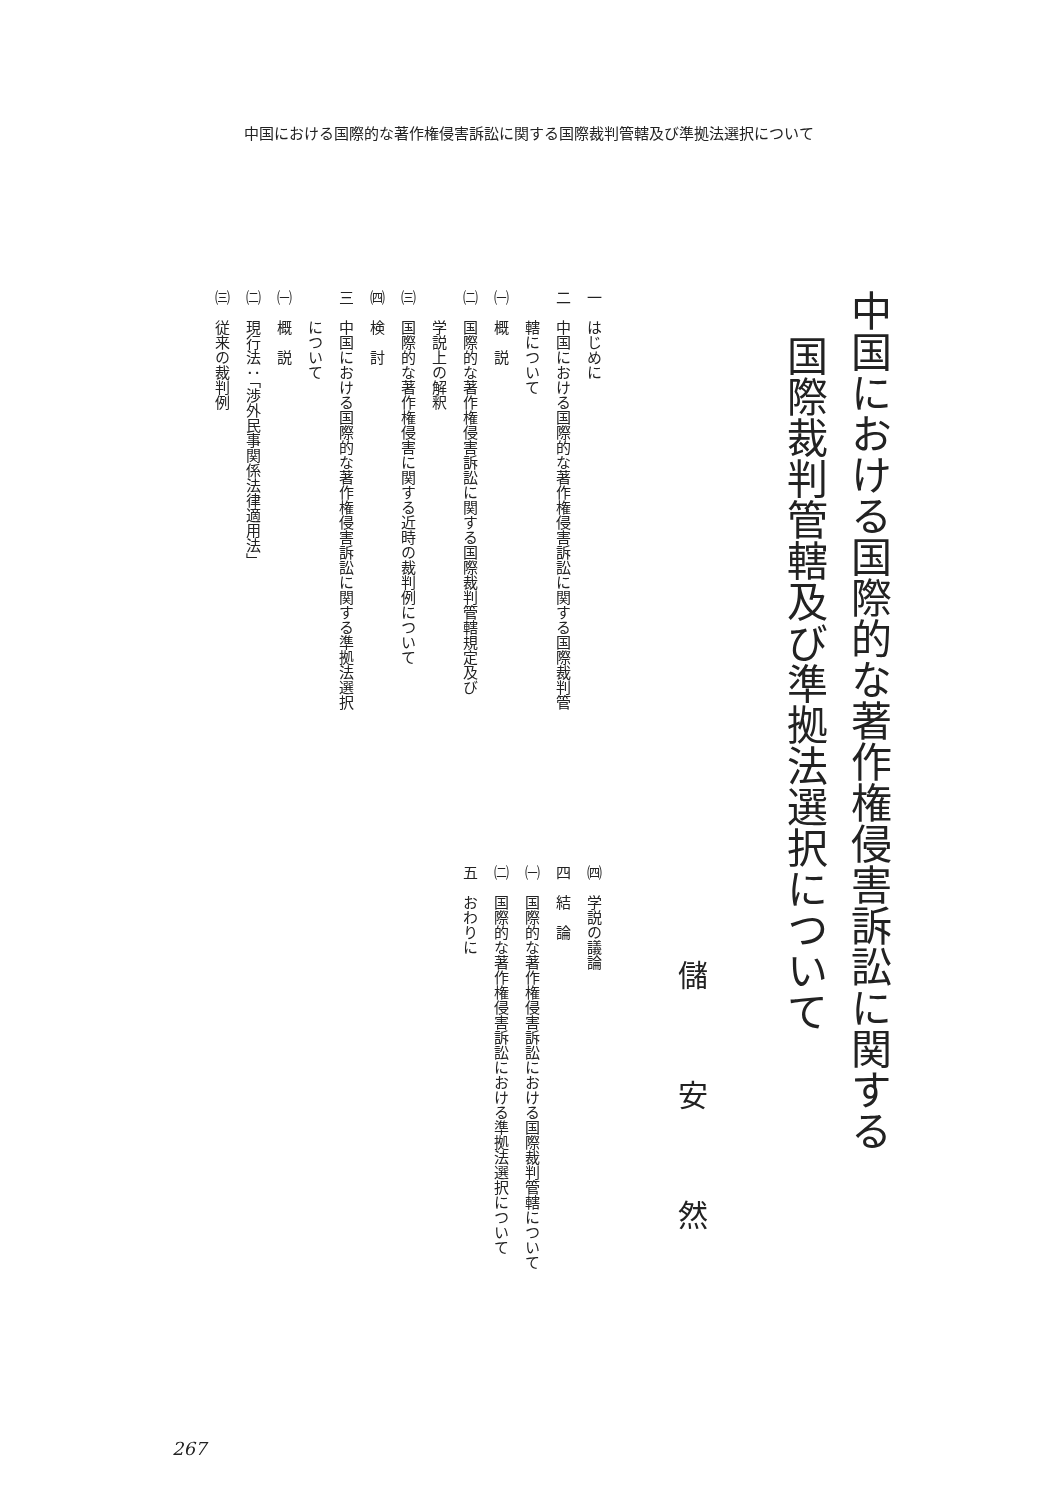中国における国際的な著作権侵害訴訟に関する国際裁判管轄及び準拠法選択について
中国における国際的な著作権侵害訴訟に関する
国際裁判管轄及び準拠法選択について
儲安然
一　はじめに
二　中国における国際的な著作権侵害訴訟に関する国際裁判管
轄について
㈠　概　説
㈡　国際的な著作権侵害訴訟に関する国際裁判管轄規定及び
学説上の解釈
㈢　国際的な著作権侵害に関する近時の裁判例について
㈣　検　討
三　中国における国際的な著作権侵害訴訟に関する準拠法選択
について
㈠　概　説
㈡　現行法：「渉外民事関係法律適用法」
㈢　従来の裁判例
㈣　学説の議論
四　結　論
㈠　国際的な著作権侵害訴訟における国際裁判管轄について
㈡　国際的な著作権侵害訴訟における準拠法選択について
五　おわりに
267